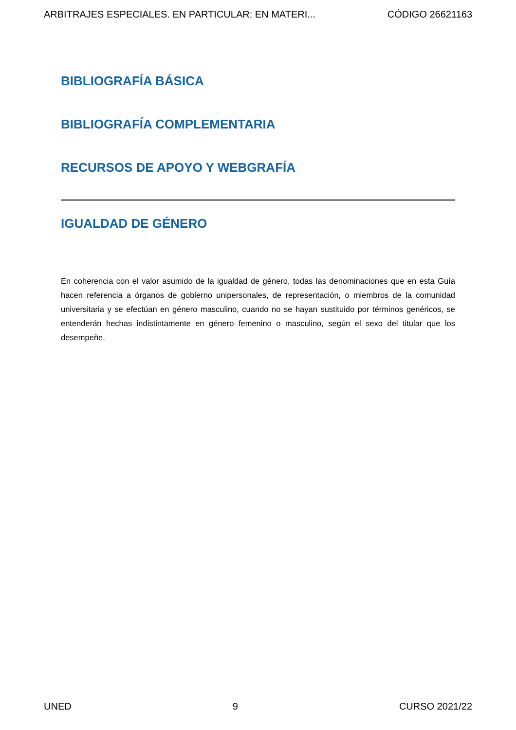ARBITRAJES ESPECIALES. EN PARTICULAR: EN MATERI... CÓDIGO 26621163
BIBLIOGRAFÍA BÁSICA
BIBLIOGRAFÍA COMPLEMENTARIA
RECURSOS DE APOYO Y WEBGRAFÍA
IGUALDAD DE GÉNERO
En coherencia con el valor asumido de la igualdad de género, todas las denominaciones que en esta Guía hacen referencia a órganos de gobierno unipersonales, de representación, o miembros de la comunidad universitaria y se efectúan en género masculino, cuando no se hayan sustituido por términos genéricos, se entenderán hechas indistintamente en género femenino o masculino, según el sexo del titular que los desempeñe.
UNED 9 CURSO 2021/22